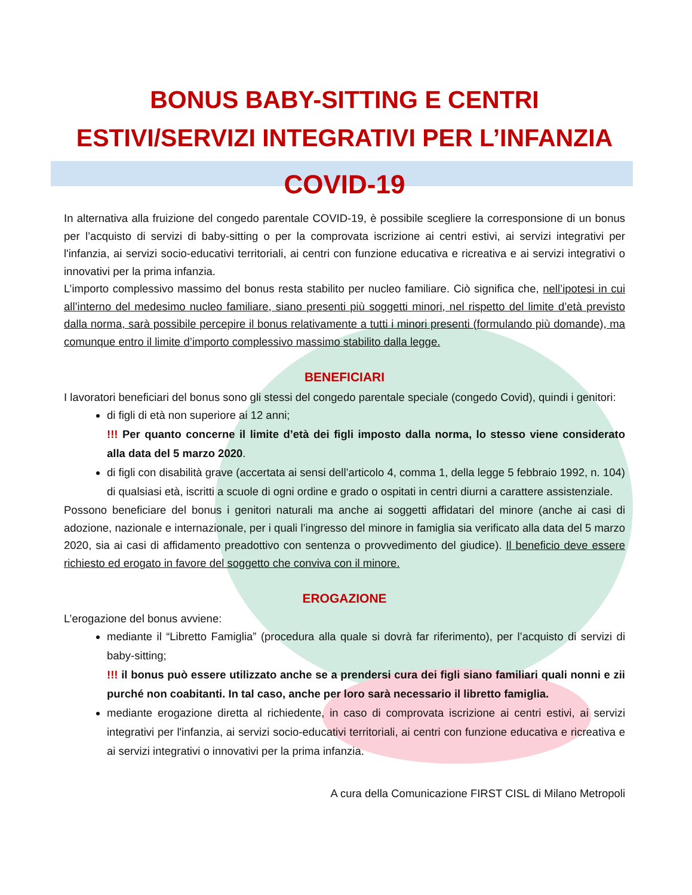BONUS BABY-SITTING E CENTRI
ESTIVI/SERVIZI INTEGRATIVI PER L’INFANZIA
COVID-19
In alternativa alla fruizione del congedo parentale COVID-19, è possibile scegliere la corresponsione di un bonus per l’acquisto di servizi di baby-sitting o per la comprovata iscrizione ai centri estivi, ai servizi integrativi per l'infanzia, ai servizi socio-educativi territoriali, ai centri con funzione educativa e ricreativa e ai servizi integrativi o innovativi per la prima infanzia.
L’importo complessivo massimo del bonus resta stabilito per nucleo familiare. Ciò significa che, nell’ipotesi in cui all’interno del medesimo nucleo familiare, siano presenti più soggetti minori, nel rispetto del limite d’età previsto dalla norma, sarà possibile percepire il bonus relativamente a tutti i minori presenti (formulando più domande), ma comunque entro il limite d’importo complessivo massimo stabilito dalla legge.
BENEFICIARI
I lavoratori beneficiari del bonus sono gli stessi del congedo parentale speciale (congedo Covid), quindi i genitori:
di figli di età non superiore ai 12 anni;
!!! Per quanto concerne il limite d’età dei figli imposto dalla norma, lo stesso viene considerato alla data del 5 marzo 2020.
di figli con disabilità grave (accertata ai sensi dell’articolo 4, comma 1, della legge 5 febbraio 1992, n. 104) di qualsiasi età, iscritti a scuole di ogni ordine e grado o ospitati in centri diurni a carattere assistenziale.
Possono beneficiare del bonus i genitori naturali ma anche ai soggetti affidatari del minore (anche ai casi di adozione, nazionale e internazionale, per i quali l’ingresso del minore in famiglia sia verificato alla data del 5 marzo 2020, sia ai casi di affidamento preadottivo con sentenza o provvedimento del giudice). Il beneficio deve essere richiesto ed erogato in favore del soggetto che conviva con il minore.
EROGAZIONE
L’erogazione del bonus avviene:
mediante il “Libretto Famiglia” (procedura alla quale si dovrà far riferimento), per l’acquisto di servizi di baby-sitting;
!!! il bonus può essere utilizzato anche se a prendersi cura dei figli siano familiari quali nonni e zii purché non coabitanti. In tal caso, anche per loro sarà necessario il libretto famiglia.
mediante erogazione diretta al richiedente, in caso di comprovata iscrizione ai centri estivi, ai servizi integrativi per l'infanzia, ai servizi socio-educativi territoriali, ai centri con funzione educativa e ricreativa e ai servizi integrativi o innovativi per la prima infanzia.
A cura della Comunicazione FIRST CISL di Milano Metropoli